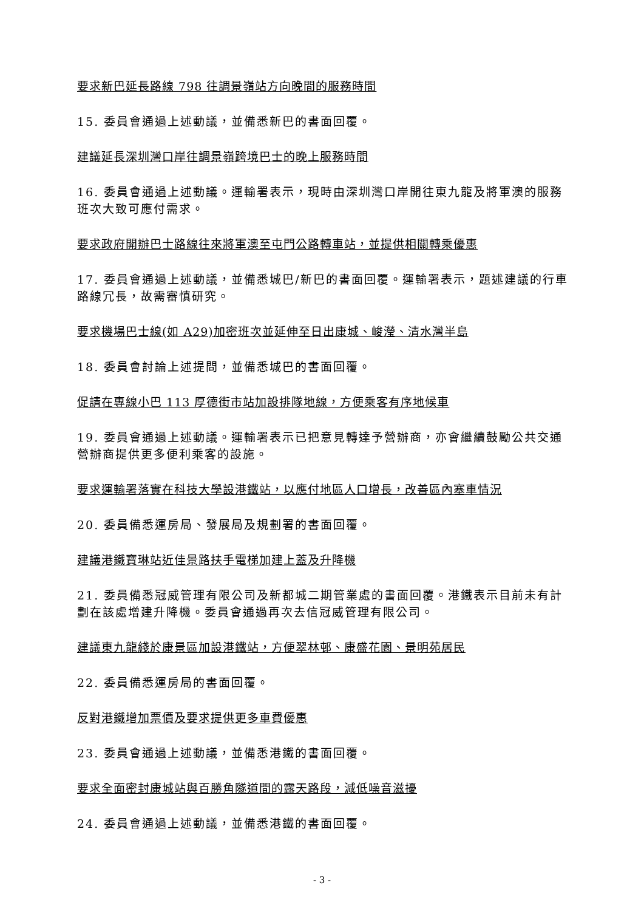要求新巴延長路線 798 往調景嶺站方向晚間的服務時間
15. 委員會通過上述動議，並備悉新巴的書面回覆。
建議延長深圳灣口岸往調景嶺跨境巴士的晚上服務時間
16. 委員會通過上述動議。運輸署表示，現時由深圳灣口岸開往東九龍及將軍澳的服務班次大致可應付需求。
要求政府開辦巴士路線往來將軍澳至屯門公路轉車站，並提供相關轉乘優惠
17. 委員會通過上述動議，並備悉城巴/新巴的書面回覆。運輸署表示，題述建議的行車路線冗長，故需審慎研究。
要求機場巴士線(如 A29)加密班次並延伸至日出康城、峻瀅、清水灣半島
18. 委員會討論上述提問，並備悉城巴的書面回覆。
促請在專線小巴 113 厚德街市站加設排隊地線，方便乘客有序地候車
19. 委員會通過上述動議。運輸署表示已把意見轉達予營辦商，亦會繼續鼓勵公共交通營辦商提供更多便利乘客的設施。
要求運輸署落實在科技大學設港鐵站，以應付地區人口增長，改善區內塞車情況
20. 委員備悉運房局、發展局及規劃署的書面回覆。
建議港鐵寶琳站近佳景路扶手電梯加建上蓋及升降機
21. 委員備悉冠威管理有限公司及新都城二期管業處的書面回覆。港鐵表示目前未有計劃在該處增建升降機。委員會通過再次去信冠威管理有限公司。
建議東九龍綫於康景區加設港鐵站，方便翠林邨、康盛花園、景明苑居民
22. 委員備悉運房局的書面回覆。
反對港鐵增加票價及要求提供更多車費優惠
23. 委員會通過上述動議，並備悉港鐵的書面回覆。
要求全面密封康城站與百勝角隧道間的露天路段，減低噪音滋擾
24. 委員會通過上述動議，並備悉港鐵的書面回覆。
- 3 -